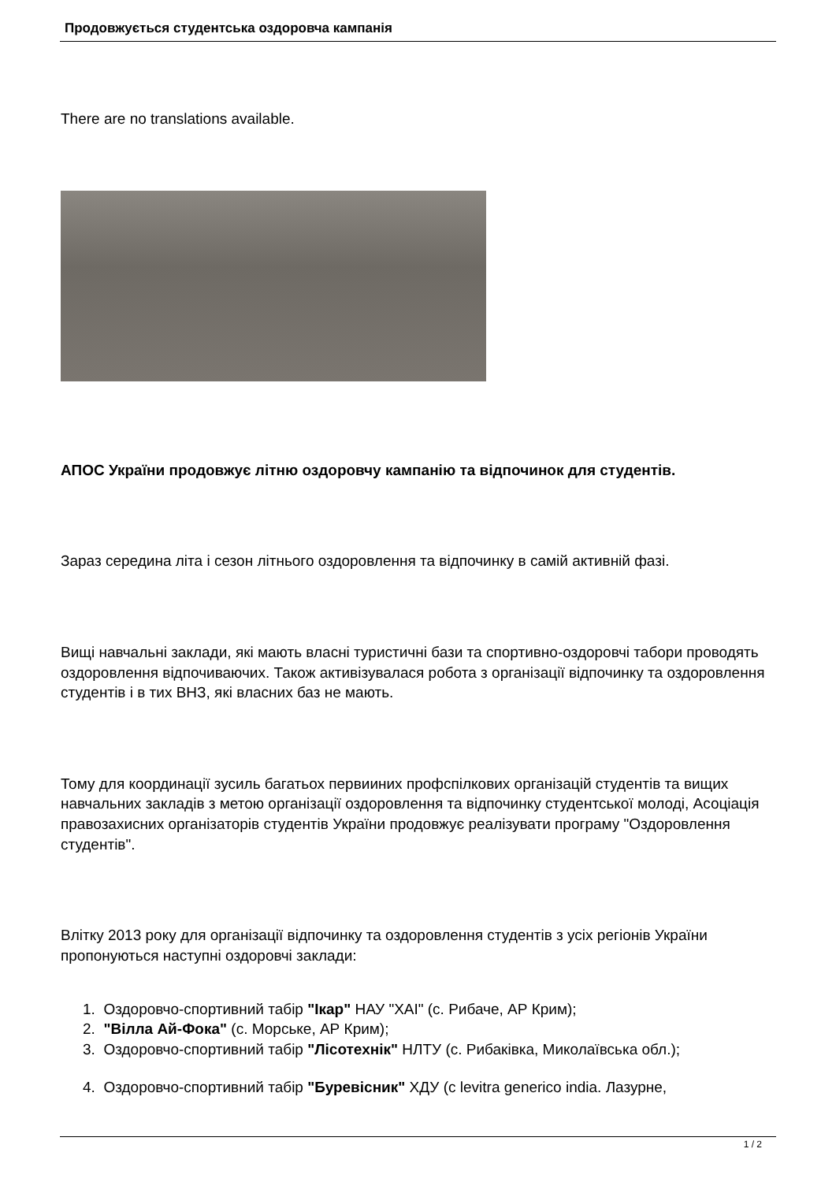Продовжується студентська оздоровча кампанія
There are no translations available.
АПОС України продовжує літню оздоровчу кампанію та відпочинок для студентів.
Зараз середина літа і сезон літнього оздоровлення та відпочинку в самій активній фазі.
Вищі навчальні заклади, які мають власні туристичні бази та спортивно-оздоровчі табори проводять оздоровлення відпочиваючих. Також активізувалася робота з організації відпочинку та оздоровлення студентів і в тих ВНЗ, які власних баз не мають.
Тому для координації зусиль багатьох первииних профспілкових організацій студентів та вищих навчальних закладів з метою організації оздоровлення та відпочинку студентської молоді, Асоціація правозахисних організаторів студентів України продовжує реалізувати програму "Оздоровлення студентів".
Влітку 2013 року для організації відпочинку та оздоровлення студентів з усіх регіонів України пропонуються наступні оздоровчі заклади:
1. Оздоровчо-спортивний табір "Ікар" НАУ "ХАІ" (с. Рибаче, АР Крим);
2. "Вілла Ай-Фока" (с. Морське, АР Крим);
3. Оздоровчо-спортивний табір "Лісотехнік" НЛТУ (с. Рибаківка, Миколаївська обл.);
4. Оздоровчо-спортивний табір "Буревісник" ХДУ (с levitra generico india. Лазурне,
1 / 2